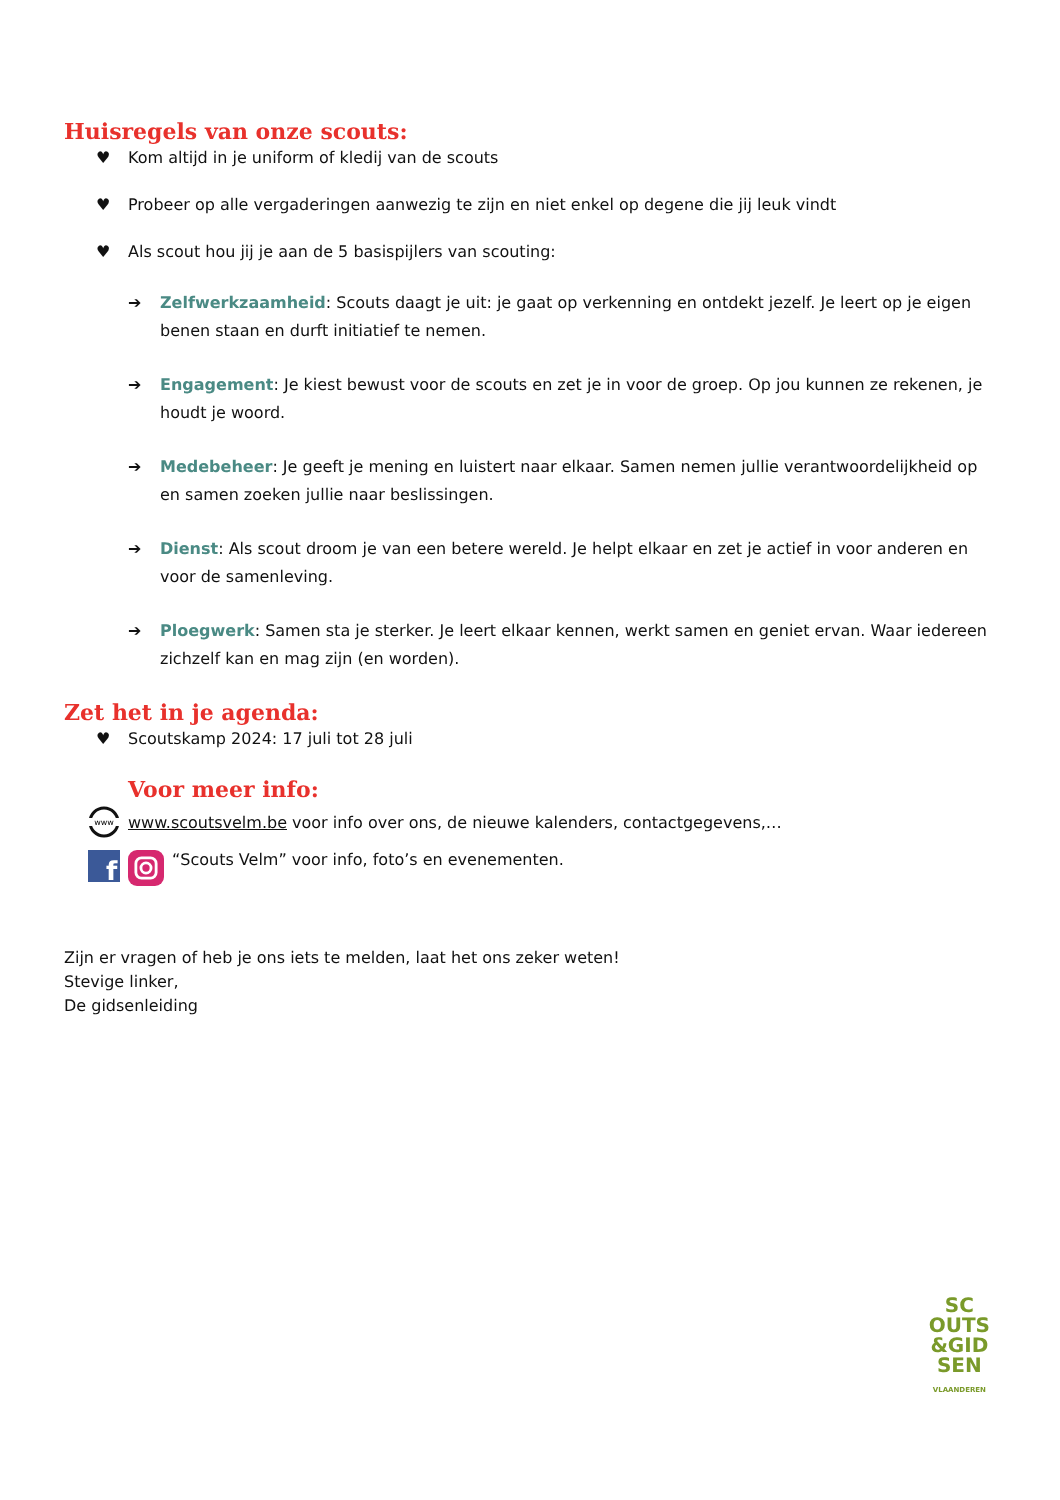Huisregels van onze scouts:
♥ Kom altijd in je uniform of kledij van de scouts
♥ Probeer op alle vergaderingen aanwezig te zijn en niet enkel op degene die jij leuk vindt
♥ Als scout hou jij je aan de 5 basispijlers van scouting:
➔ Zelfwerkzaamheid: Scouts daagt je uit: je gaat op verkenning en ontdekt jezelf. Je leert op je eigen benen staan en durft initiatief te nemen.
➔ Engagement: Je kiest bewust voor de scouts en zet je in voor de groep. Op jou kunnen ze rekenen, je houdt je woord.
➔ Medebeheer: Je geeft je mening en luistert naar elkaar. Samen nemen jullie verantwoordelijkheid op en samen zoeken jullie naar beslissingen.
➔ Dienst: Als scout droom je van een betere wereld. Je helpt elkaar en zet je actief in voor anderen en voor de samenleving.
➔ Ploegwerk: Samen sta je sterker. Je leert elkaar kennen, werkt samen en geniet ervan. Waar iedereen zichzelf kan en mag zijn (en worden).
Zet het in je agenda:
♥ Scoutskamp 2024: 17 juli tot 28 juli
Voor meer info:
www
www.scoutsvelm.be voor info over ons, de nieuwe kalenders, contactgegevens,…
f
“Scouts Velm” voor info, foto’s en evenementen.
Zijn er vragen of heb je ons iets te melden, laat het ons zeker weten!
Stevige linker,
De gidsenleiding
SC
OUTS
&GID
SEN
VLAANDEREN